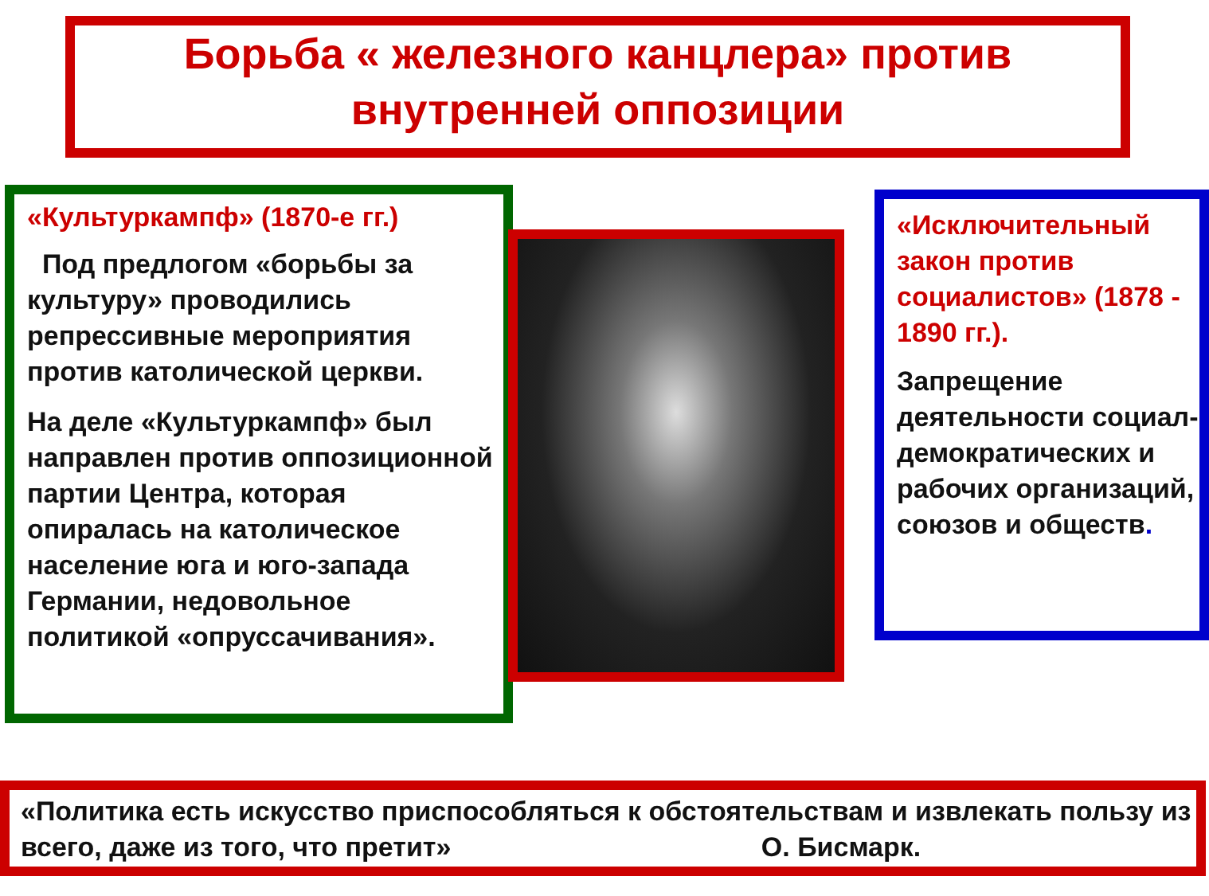Борьба « железного канцлера» против
внутренней оппозиции
«Культуркампф» (1870-е гг.)
Под предлогом «борьбы за культуру» проводились репрессивные мероприятия против католической церкви.
На деле «Культуркампф» был направлен против оппозиционной партии Центра, которая опиралась на католическое население юга и юго-запада Германии, недовольное политикой «опруссачивания».
«Исключительный закон против социалистов» (1878 - 1890 гг.).
Запрещение деятельности социал-демократических и рабочих организаций, союзов и обществ.
«Политика есть искусство приспособляться к обстоятельствам и извлекать пользу из всего, даже из того, что претит» О. Бисмарк.